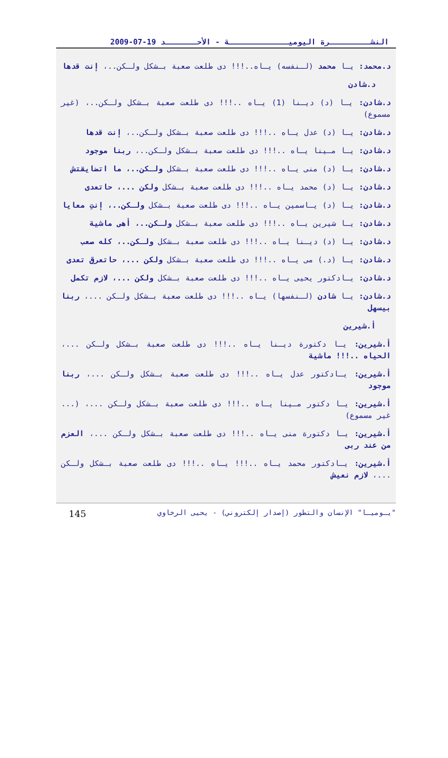النشـــــــــرة اليوميـــــــــــــة - الأحـــــــد 19-07-2009
د.محمد: يـا محمد (لـنفسه) يـاه..!!! دى طلعت صعبة بـشكل ولـكن..، إنت قدها
د.شادن
د.شادن: يـا (د) ديـنا (1) يـاه ..!!! دى طلعت صعبة بـشكل ولـكن..، (غير مسموع)
د.شادن: يـا (د) عدل يـاه ..!!! دى طلعت صعبة بـشكل ولـكن..، إنت قدها
د.شادن: يـا مـينا يـاه ..!!! دى طلعت صعبة بـشكل ولـكن..، ربنا موجود
د.شادن: يـا (د) منى يـاه ..!!! دى طلعت صعبة بـشكل ولـكن..، ما اتضايقتش
د.شادن: يـا (د) محمد يـاه ..!!! دى طلعت صعبة بـشكل ولكن ...، حاتعدى
د.شادن: يـا (د) يـاسمين يـاه ..!!! دى طلعت صعبة بـشكل ولـكن..، إنتِ معايا
د.شادن: يـا شيرين يـاه ..!!! دى طلعت صعبة بـشكل ولـكن..، أهى ماشية
د.شادن: يـا (د) ديـنا يـاه ..!!! دى طلعت صعبة بـشكل ولـكن..، كله صعب
د.شادن: يـا (د.) مى يـاه ..!!! دى طلعت صعبة بـشكل ولكن ...، حاتعرق تعدى
د.شادن: يـادكتور يحيى يـاه ..!!! دى طلعت صعبة بـشكل ولكن ...، لازم تكمل
د.شادن: يـا شادن (لـنفسها) يـاه ..!!! دى طلعت صعبة بـشكل ولـكن ...، ربنا بيسهل
أ.شيرين
أ.شيرين: يـا دكتورة ديـنا يـاه ..!!! دى طلعت صعبة بـشكل ولـكن ...، الحياه ..!!! ماشية
أ.شيرين: يـادكتور عدل يـاه ..!!! دى طلعت صعبة بـشكل ولـكن ...، ربنا موجود
أ.شيرين: يـا دكتور مـينا يـاه ..!!! دى طلعت صعبة بـشكل ولـكن ...، (... غير مسموع)
أ.شيرين: يـا دكتورة منى يـاه ..!!! دى طلعت صعبة بـشكل ولـكن ...، العزم من عند ربى
أ.شيرين: يـادكتور محمد يـاه ..!!! يـاه ..!!! دى طلعت صعبة بـشكل ولـكن ...، لازم نعيش
"يـوميـا" الإنسان والتطور (إصدار إلكتروني) - يحيى الرخاوي 145